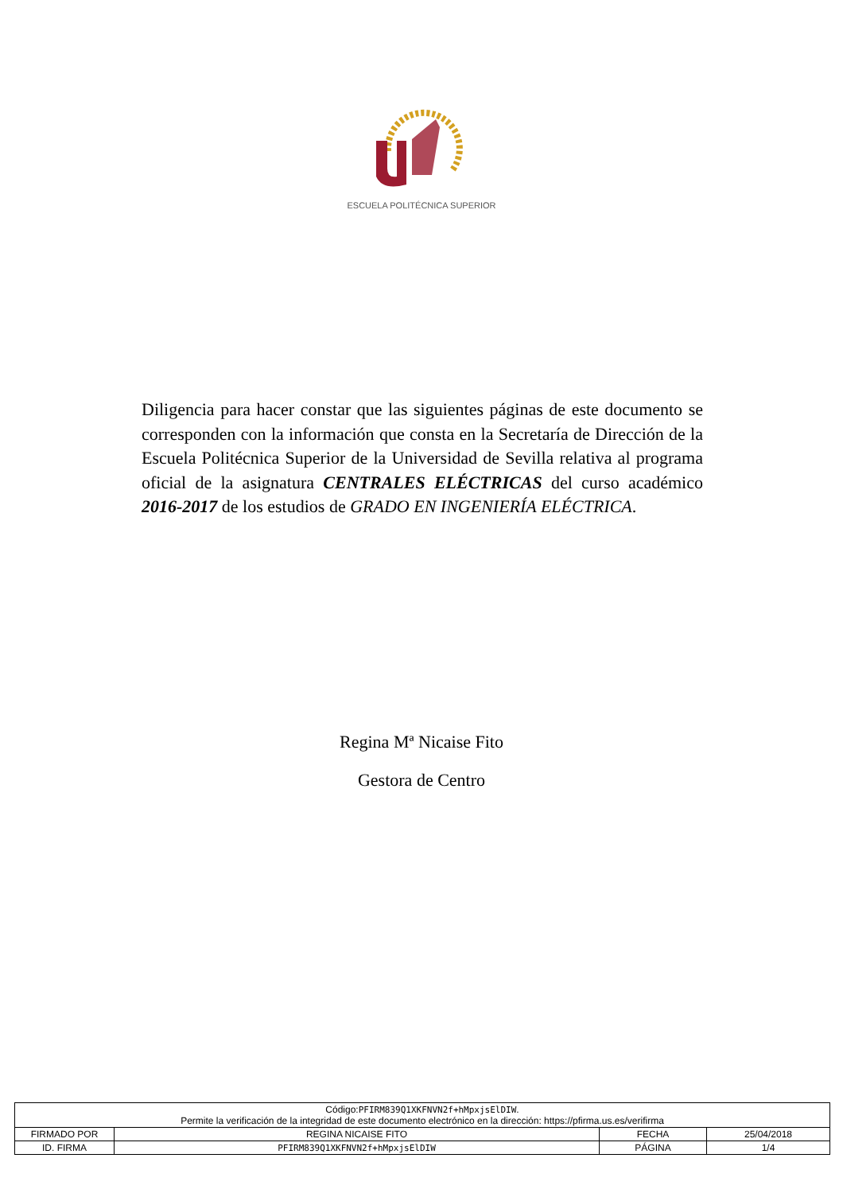ESCUELA POLITÉCNICA SUPERIOR
Diligencia para hacer constar que las siguientes páginas de este documento se corresponden con la información que consta en la Secretaría de Dirección de la Escuela Politécnica Superior de la Universidad de Sevilla relativa al programa oficial de la asignatura CENTRALES ELÉCTRICAS del curso académico 2016-2017 de los estudios de GRADO EN INGENIERÍA ELÉCTRICA.
Regina Mª Nicaise Fito
Gestora de Centro
| Código: PFIRM839Q1XKFNVN2f+hMpxjsElDIW . Permite la verificación de la integridad de este documento electrónico en la dirección: https://pfirma.us.es/verifirma | | | |
| FIRMADO POR | REGINA NICAISE FITO | FECHA | 25/04/2018 |
| ID. FIRMA | PFIRM839Q1XKFNVN2f+hMpxjsElDIW | PÁGINA | 1/4 |